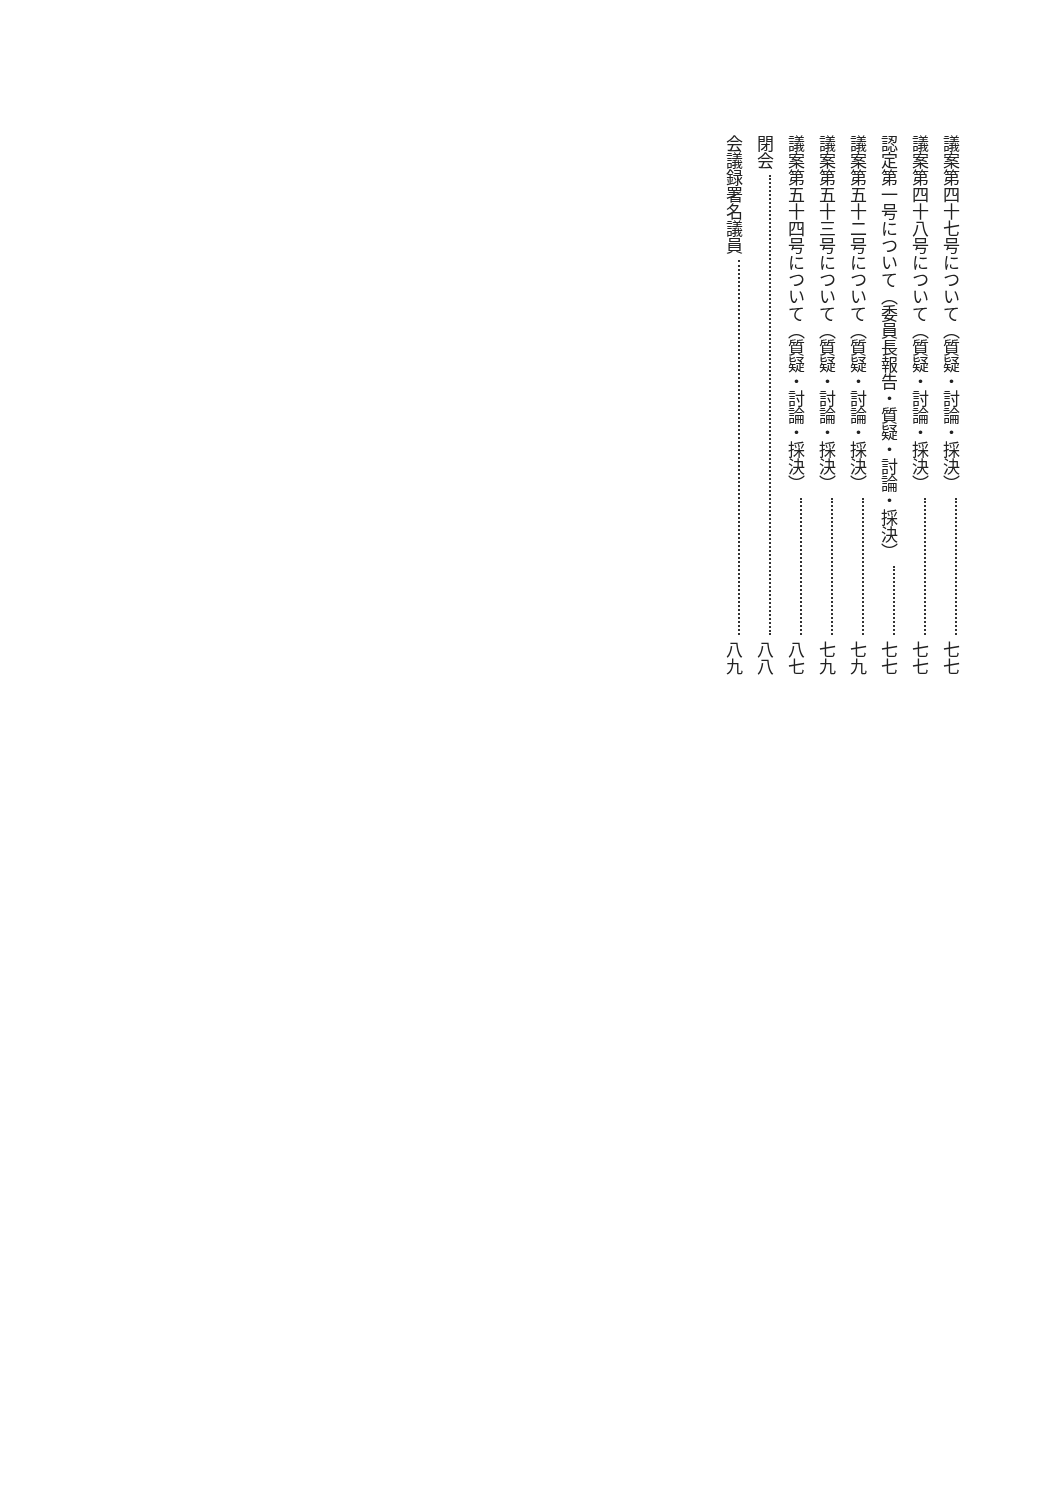議案第四十七号について（質疑・討論・採決） 七七
議案第四十八号について（質疑・討論・採決） 七七
認定第一号について（委員長報告・質疑・討論・採決） 七七
議案第五十二号について（質疑・討論・採決） 七九
議案第五十三号について（質疑・討論・採決） 七九
議案第五十四号について（質疑・討論・採決） 八七
閉会 八八
会議録署名議員 八九